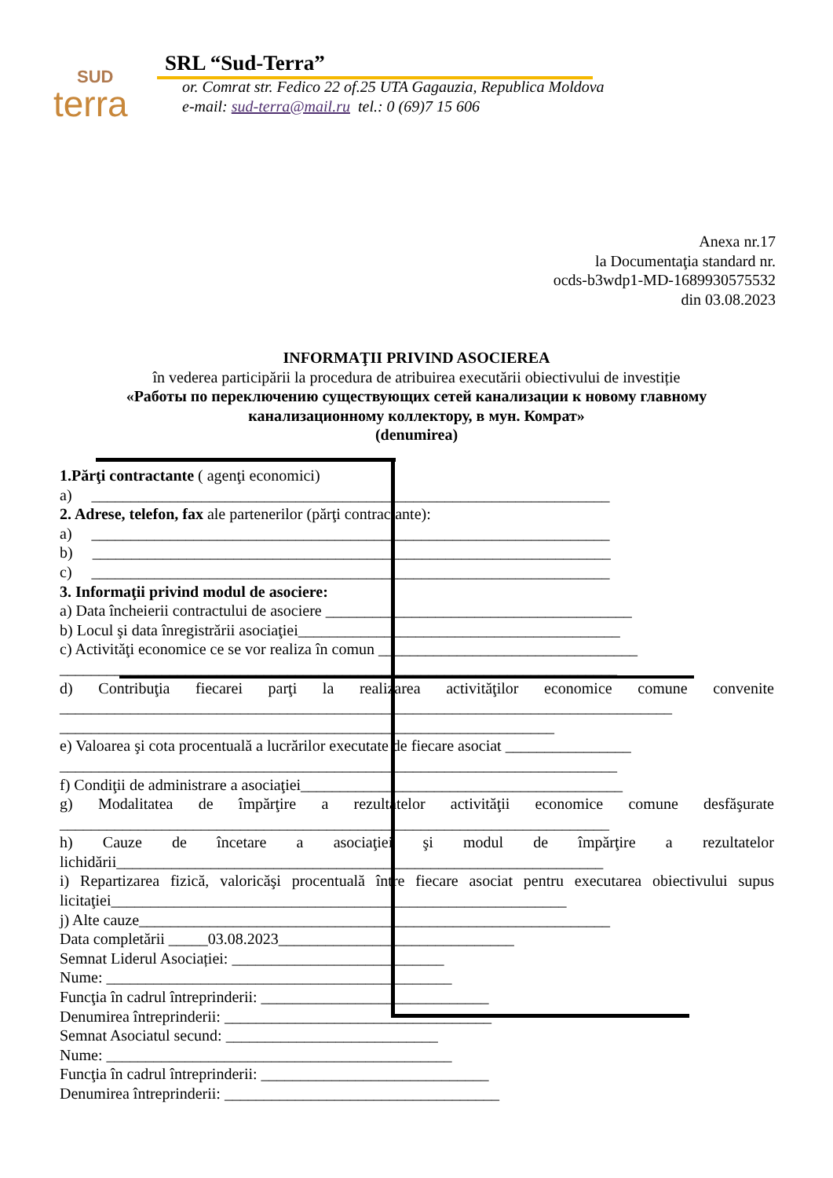SUD
terra
SRL “Sud-Terra”
or. Comrat str. Fedico 22 of.25 UTA Gagauzia, Republica Moldova
e-mail: sud-terra@mail.ru tel.: 0 (69)7 15 606
Anexa nr.17
la Documentaţia standard nr.
ocds-b3wdp1-MD-1689930575532
din 03.08.2023
INFORMAŢII PRIVIND ASOCIEREA
în vederea participării la procedura de atribuirea executării obiectivului de investiție
«Работы по переключению существующих сетей канализации к новому главному
канализационному коллектору, в мун. Комрат»
(denumirea)
1.Părţi contractante ( agenţi economici)
a) __________________________________________________________________
2. Adrese, telefon, fax ale partenerilor (părţi contractante):
a) __________________________________________________________________
b) __________________________________________________________________
c) __________________________________________________________________
3. Informaţii privind modul de asociere:
a) Data încheierii contractului de asociere _______________________________________
b) Locul şi data înregistrării asociaţiei_________________________________________
c) Activităţi economice ce se vor realiza în comun _________________________________
_______________________________________________________________________
d) Contribuţia fiecarei parţi la realizarea activităţilor economice comune convenite
______________________________________________________________________________
_______________________________________________________________
e) Valoarea şi cota procentuală a lucrărilor executate de fiecare asociat ________________
_______________________________________________________________________
f) Condiţii de administrare a asociaţiei_________________________________________
g) Modalitatea de împărţire a rezultatelor activităţii economice comune desfăşurate
______________________________________________________________________
h) Cauze de încetare a asociaţiei şi modul de împărţire a rezultatelor
lichidării______________________________________________________________
i) Repartizarea fizică, valoricăşi procentuală între fiecare asociat pentru executarea obiectivului supus
licitaţiei__________________________________________________________
j) Alte cauze____________________________________________________________
Data completării _____03.08.2023______________________________
Semnat Liderul Asociației: ___________________________
Nume: ____________________________________________
Funcţia în cadrul întreprinderii: _____________________________
Denumirea întreprinderii: __________________________________
Semnat Asociatul secund: ___________________________
Nume: ____________________________________________
Funcţia în cadrul întreprinderii: _____________________________
Denumirea întreprinderii: ___________________________________